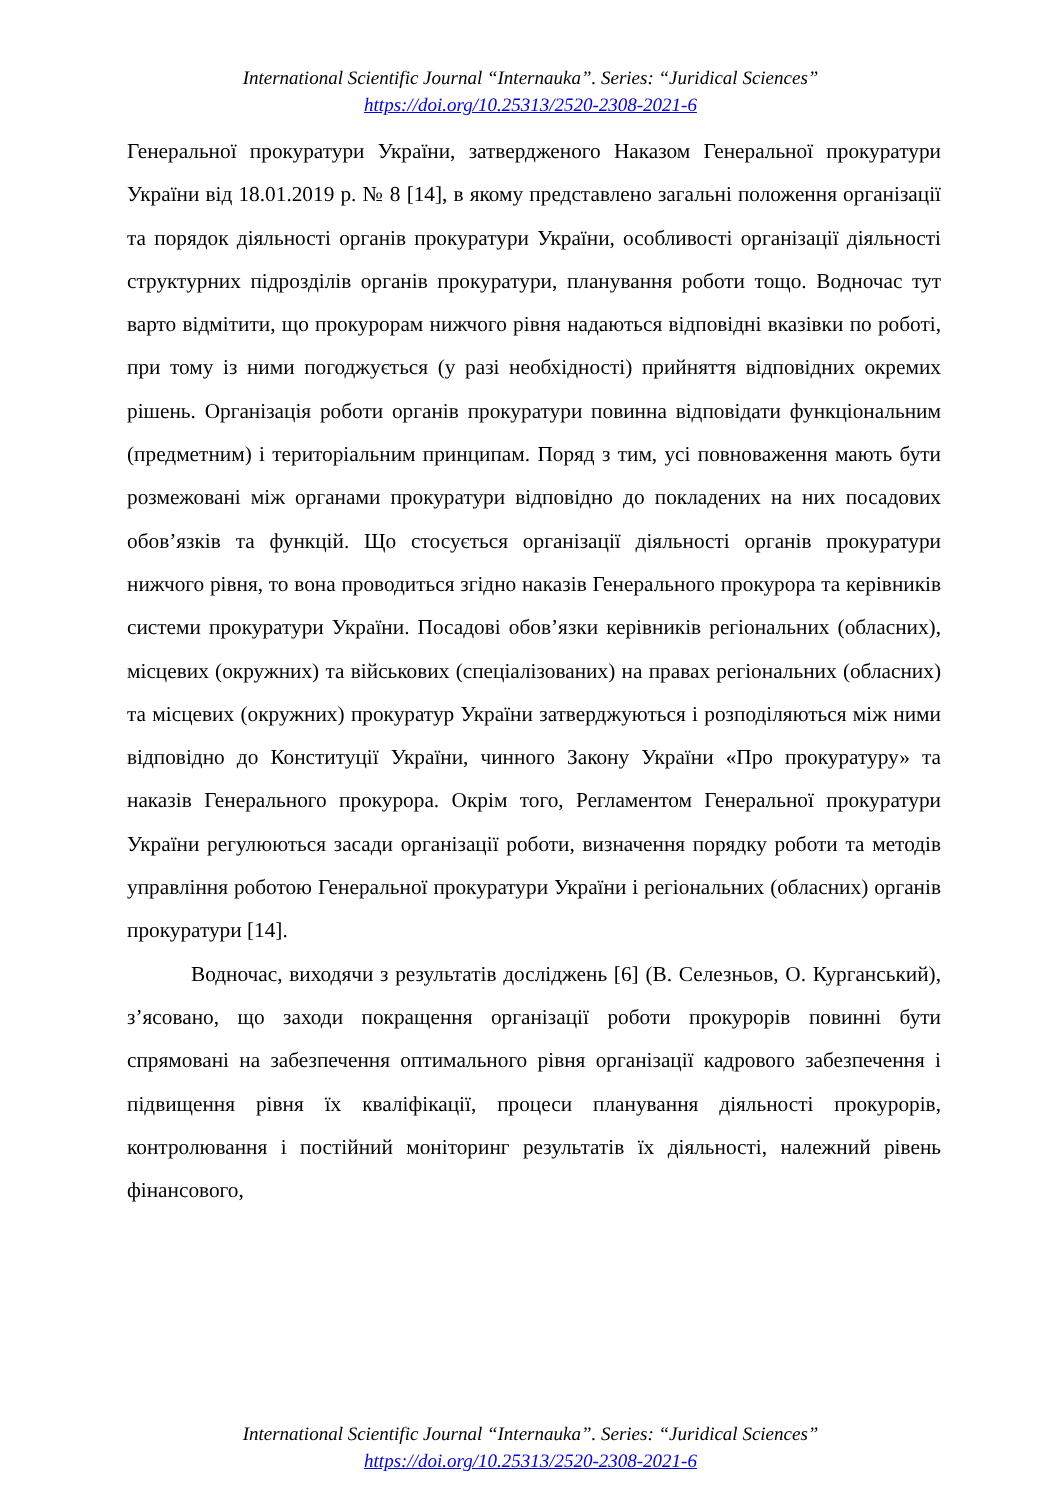International Scientific Journal “Internauka”. Series: “Juridical Sciences”
https://doi.org/10.25313/2520-2308-2021-6
Генеральної прокуратури України, затвердженого Наказом Генеральної прокуратури України від 18.01.2019 р. № 8 [14], в якому представлено загальні положення організації та порядок діяльності органів прокуратури України, особливості організації діяльності структурних підрозділів органів прокуратури, планування роботи тощо. Водночас тут варто відмітити, що прокурорам нижчого рівня надаються відповідні вказівки по роботі, при тому із ними погоджується (у разі необхідності) прийняття відповідних окремих рішень. Організація роботи органів прокуратури повинна відповідати функціональним (предметним) і територіальним принципам. Поряд з тим, усі повноваження мають бути розмежовані між органами прокуратури відповідно до покладених на них посадових обов’язків та функцій. Що стосується організації діяльності органів прокуратури нижчого рівня, то вона проводиться згідно наказів Генерального прокурора та керівників системи прокуратури України. Посадові обов’язки керівників регіональних (обласних), місцевих (окружних) та військових (спеціалізованих) на правах регіональних (обласних) та місцевих (окружних) прокуратур України затверджуються і розподіляються між ними відповідно до Конституції України, чинного Закону України «Про прокуратуру» та наказів Генерального прокурора. Окрім того, Регламентом Генеральної прокуратури України регулюються засади організації роботи, визначення порядку роботи та методів управління роботою Генеральної прокуратури України і регіональних (обласних) органів прокуратури [14].
Водночас, виходячи з результатів досліджень [6] (В. Селезньов, О. Курганський), з’ясовано, що заходи покращення організації роботи прокурорів повинні бути спрямовані на забезпечення оптимального рівня організації кадрового забезпечення і підвищення рівня їх кваліфікації, процеси планування діяльності прокурорів, контролювання і постійний моніторинг результатів їх діяльності, належний рівень фінансового,
International Scientific Journal “Internauka”. Series: “Juridical Sciences”
https://doi.org/10.25313/2520-2308-2021-6